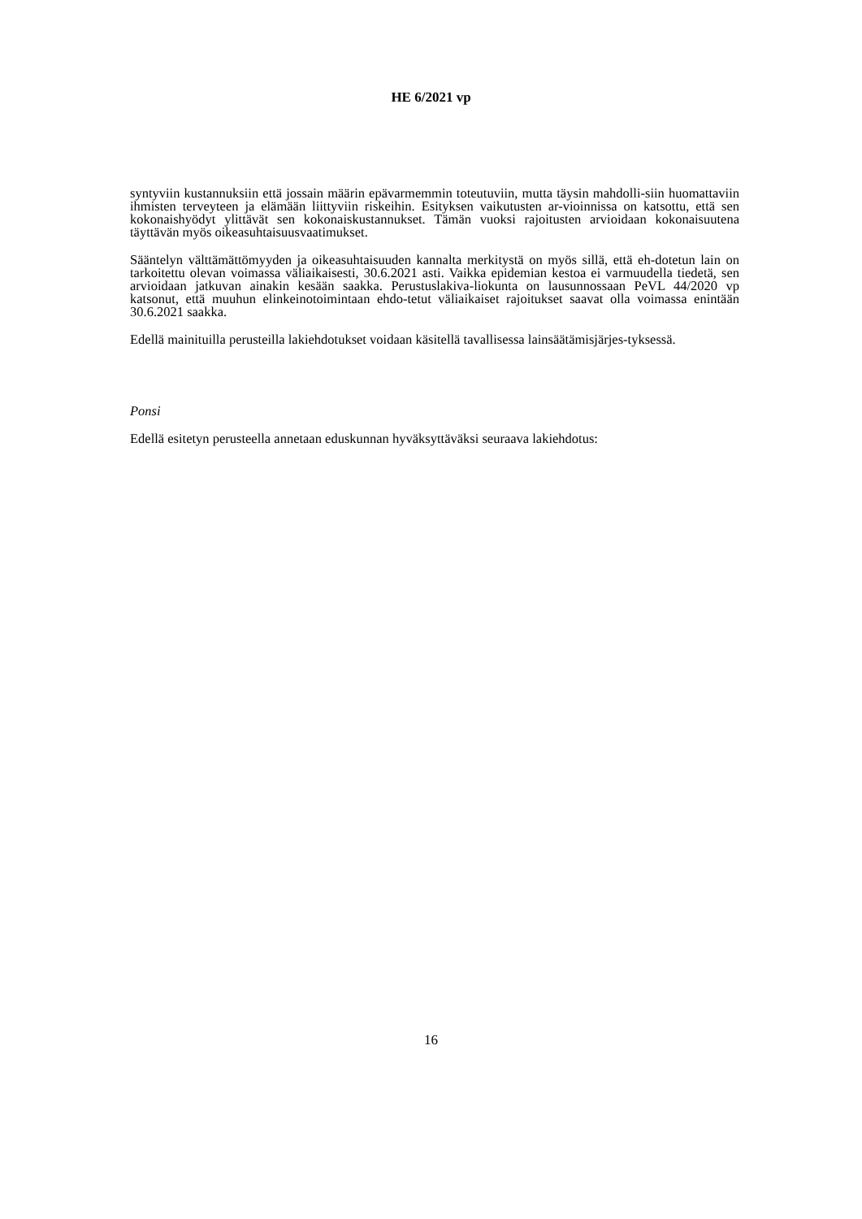HE 6/2021 vp
syntyviin kustannuksiin että jossain määrin epävarmemmin toteutuviin, mutta täysin mahdolli-siin huomattaviin ihmisten terveyteen ja elämään liittyviin riskeihin. Esityksen vaikutusten ar-vioinnissa on katsottu, että sen kokonaishyödyt ylittävät sen kokonaiskustannukset. Tämän vuoksi rajoitusten arvioidaan kokonaisuutena täyttävän myös oikeasuhtaisuusvaatimukset.
Sääntelyn välttämättömyyden ja oikeasuhtaisuuden kannalta merkitystä on myös sillä, että eh-dotetun lain on tarkoitettu olevan voimassa väliaikaisesti, 30.6.2021 asti. Vaikka epidemian kestoa ei varmuudella tiedetä, sen arvioidaan jatkuvan ainakin kesään saakka. Perustuslakiva-liokunta on lausunnossaan PeVL 44/2020 vp katsonut, että muuhun elinkeinotoimintaan ehdo-tetut väliaikaiset rajoitukset saavat olla voimassa enintään 30.6.2021 saakka.
Edellä mainituilla perusteilla lakiehdotukset voidaan käsitellä tavallisessa lainsäätämisjärjes-tyksessä.
Ponsi
Edellä esitetyn perusteella annetaan eduskunnan hyväksyttäväksi seuraava lakiehdotus:
16